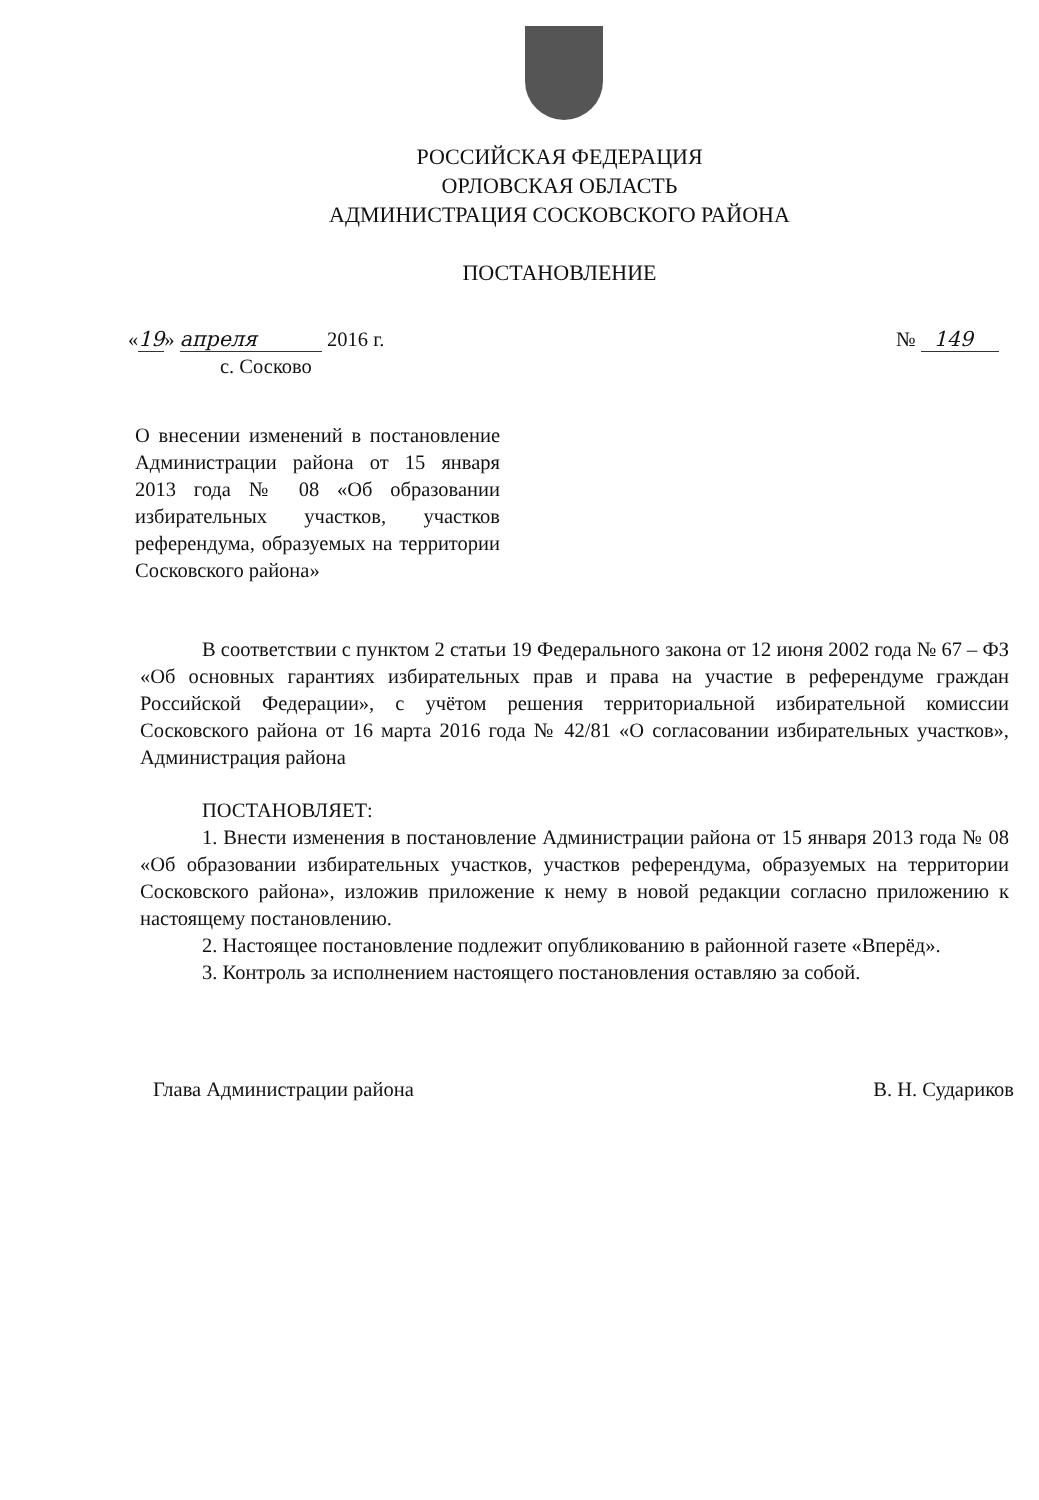РОССИЙСКАЯ ФЕДЕРАЦИЯ
ОРЛОВСКАЯ ОБЛАСТЬ
АДМИНИСТРАЦИЯ СОСКОВСКОГО РАЙОНА
ПОСТАНОВЛЕНИЕ
«19» апреля 2016 г. № 149
с. Сосково
О внесении изменений в постановление Администрации района от 15 января 2013 года № 08 «Об образовании избирательных участков, участков референдума, образуемых на территории Сосковского района»
В соответствии с пунктом 2 статьи 19 Федерального закона от 12 июня 2002 года № 67 – ФЗ «Об основных гарантиях избирательных прав и права на участие в референдуме граждан Российской Федерации», с учётом решения территориальной избирательной комиссии Сосковского района от 16 марта 2016 года № 42/81 «О согласовании избирательных участков», Администрация района
ПОСТАНОВЛЯЕТ:
1. Внести изменения в постановление Администрации района от 15 января 2013 года № 08 «Об образовании избирательных участков, участков референдума, образуемых на территории Сосковского района», изложив приложение к нему в новой редакции согласно приложению к настоящему постановлению.
2. Настоящее постановление подлежит опубликованию в районной газете «Вперёд».
3. Контроль за исполнением настоящего постановления оставляю за собой.
Глава Администрации района В. Н. Судариков